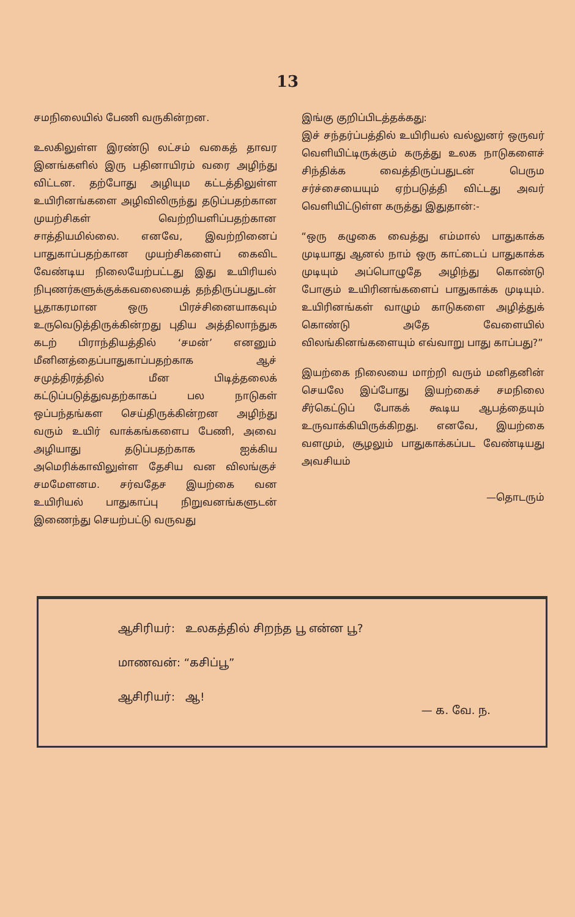13
சமநிலையில் பேணி வருகின்றன.
உலகிலுள்ள இரண்டு லட்சம் வகைத் தாவர இனங்களில் இரு பதினாயிரம் வரை அழிந்து விட்டன. தற்போது அழியும கட்டத்திலுள்ள உயிரினங்களை அழிவிலிருந்து தடுப்பதற்கான முயற்சிகள் வெற்றியளிப்பதற்கான சாத்தியமில்லை. எனவே, இவற்றினைப் பாதுகாப்பதற்கான முயற்சிகளைப் கைவிட வேண்டிய நிலையேற்பட்டது இது உயிரியல் நிபுணர்களுக்குக்கவலையைத் தந்திருப்பதுடன் பூதாகரமான ஒரு பிரச்சினையாகவும் உருவெடுத்திருக்கின்றது புதிய அத்திலாந்துக கடற் பிராந்தியத்தில் ‘சமன்’ எனனும் மீனினத்தைப்பாதுகாப்பதற்காக ஆச் சமுத்திரத்தில் மீன பிடித்தலைக் கட்டுப்படுத்துவதற்காகப் பல நாடுகள் ஒப்பந்தங்கள செய்திருக்கின்றன அழிந்து வரும் உயிர் வாக்கங்களைப பேணி, அவை அழியாது தடுப்பதற்காக ஐக்கிய அமெரிக்காவிலுள்ள தேசிய வன விலங்குச் சமமேளனம. சர்வதேச இயற்கை வன உயிரியல் பாதுகாப்பு நிறுவனங்களுடன் இணைந்து செயற்பட்டு வருவது
இங்கு குறிப்பிடத்தக்கது:
இச் சந்தர்ப்பத்தில் உயிரியல் வல்லுனர் ஒருவர் வெளியிட்டிருக்கும் கருத்து உலக நாடுகளைச் சிந்திக்க வைத்திருப்பதுடன் பெரும சர்ச்சையையும் ஏற்படுத்தி விட்டது அவர் வெளியிட்டுள்ள கருத்து இதுதான்:-
“ஒரு கழுகை வைத்து எம்மால் பாதுகாக்க முடியாது ஆனல் நாம் ஒரு காட்டைப் பாதுகாக்க முடியும் அப்பொழுதே அழிந்து கொண்டு போகும் உயிரினங்களைப் பாதுகாக்க முடியும். உயிரினங்கள் வாழும் காடுகளை அழித்துக் கொண்டு அதே வேளையில் விலங்கினங்களையும் எவ்வாறு பாது காப்பது?”
இயற்கை நிலையை மாற்றி வரும் மனிதனின் செயலே இப்போது இயற்கைச் சமநிலை சீர்கெட்டுப் போகக் கூடிய ஆபத்தையும் உருவாக்கியிருக்கிறது. எனவே, இயற்கை வளமும், சூழலும் பாதுகாக்கப்பட வேண்டியது அவசியம்
—தொடரும்
ஆசிரியர்: உலகத்தில் சிறந்த பூ என்ன பூ?
மாணவன்: “கசிப்பூ”
ஆசிரியர்: ஆ!
— க. வே. ந.